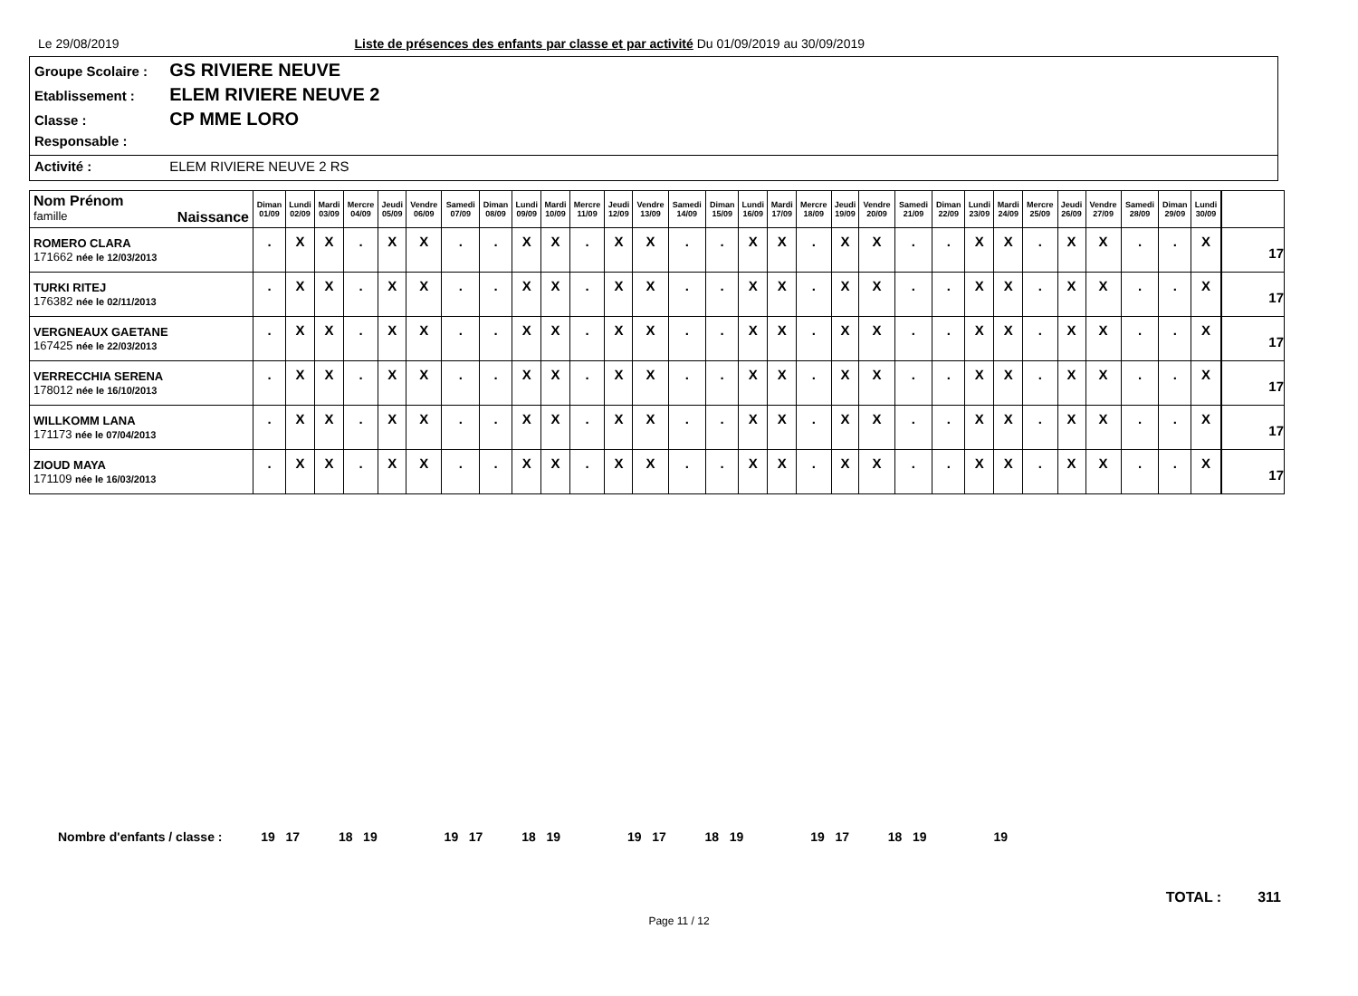Le 29/08/2019 Liste de présences des enfants par classe et par activité Du 01/09/2019 au 30/09/2019
Groupe Scolaire : GS RIVIERE NEUVE
Etablissement : ELEM RIVIERE NEUVE 2
Classe : CP MME LORO
Responsable :
Activité : ELEM RIVIERE NEUVE 2 RS
| Nom Prénom famille Naissance | Diman 01/09 | Lundi 02/09 | Mardi 03/09 | Mercre 04/09 | Jeudi 05/09 | Vendre 06/09 | Samedi 07/09 | Diman 08/09 | Lundi 09/09 | Mardi 10/09 | Mercre 11/09 | Jeudi 12/09 | Vendre 13/09 | Samedi 14/09 | Diman 15/09 | Lundi 16/09 | Mardi 17/09 | Mercre 18/09 | Jeudi 19/09 | Vendre 20/09 | Samedi 21/09 | Diman 22/09 | Lundi 23/09 | Mardi 24/09 | Mercre 25/09 | Jeudi 26/09 | Vendre 27/09 | Samedi 28/09 | Diman 29/09 | Lundi 30/09 | | |
| ROMERO CLARA 171662 née le 12/03/2013 | . | X | X | . | X | X | . | . | X | X | . | X | X | . | . | X | X | . | X | X | . | . | X | X | . | X | X | . | . | X | | 17 |
| TURKI RITEJ 176382 née le 02/11/2013 | . | X | X | . | X | X | . | . | X | X | . | X | X | . | . | X | X | . | X | X | . | . | X | X | . | X | X | . | . | X | | 17 |
| VERGNEAUX GAETANE 167425 née le 22/03/2013 | . | X | X | . | X | X | . | . | X | X | . | X | X | . | . | X | X | . | X | X | . | . | X | X | . | X | X | . | . | X | | 17 |
| VERRECCHIA SERENA 178012 née le 16/10/2013 | . | X | X | . | X | X | . | . | X | X | . | X | X | . | . | X | X | . | X | X | . | . | X | X | . | X | X | . | . | X | | 17 |
| WILLKOMM LANA 171173 née le 07/04/2013 | . | X | X | . | X | X | . | . | X | X | . | X | X | . | . | X | X | . | X | X | . | . | X | X | . | X | X | . | . | X | | 17 |
| ZIOUD MAYA 171109 née le 16/03/2013 | . | X | X | . | X | X | . | . | X | X | . | X | X | . | . | X | X | . | X | X | . | . | X | X | . | X | X | . | . | X | | 17 |
Nombre d'enfants / classe : 19 17 18 19 19 17 18 19 19 17 18 19 19 17 18 19 19
TOTAL : 311
Page 11 / 12